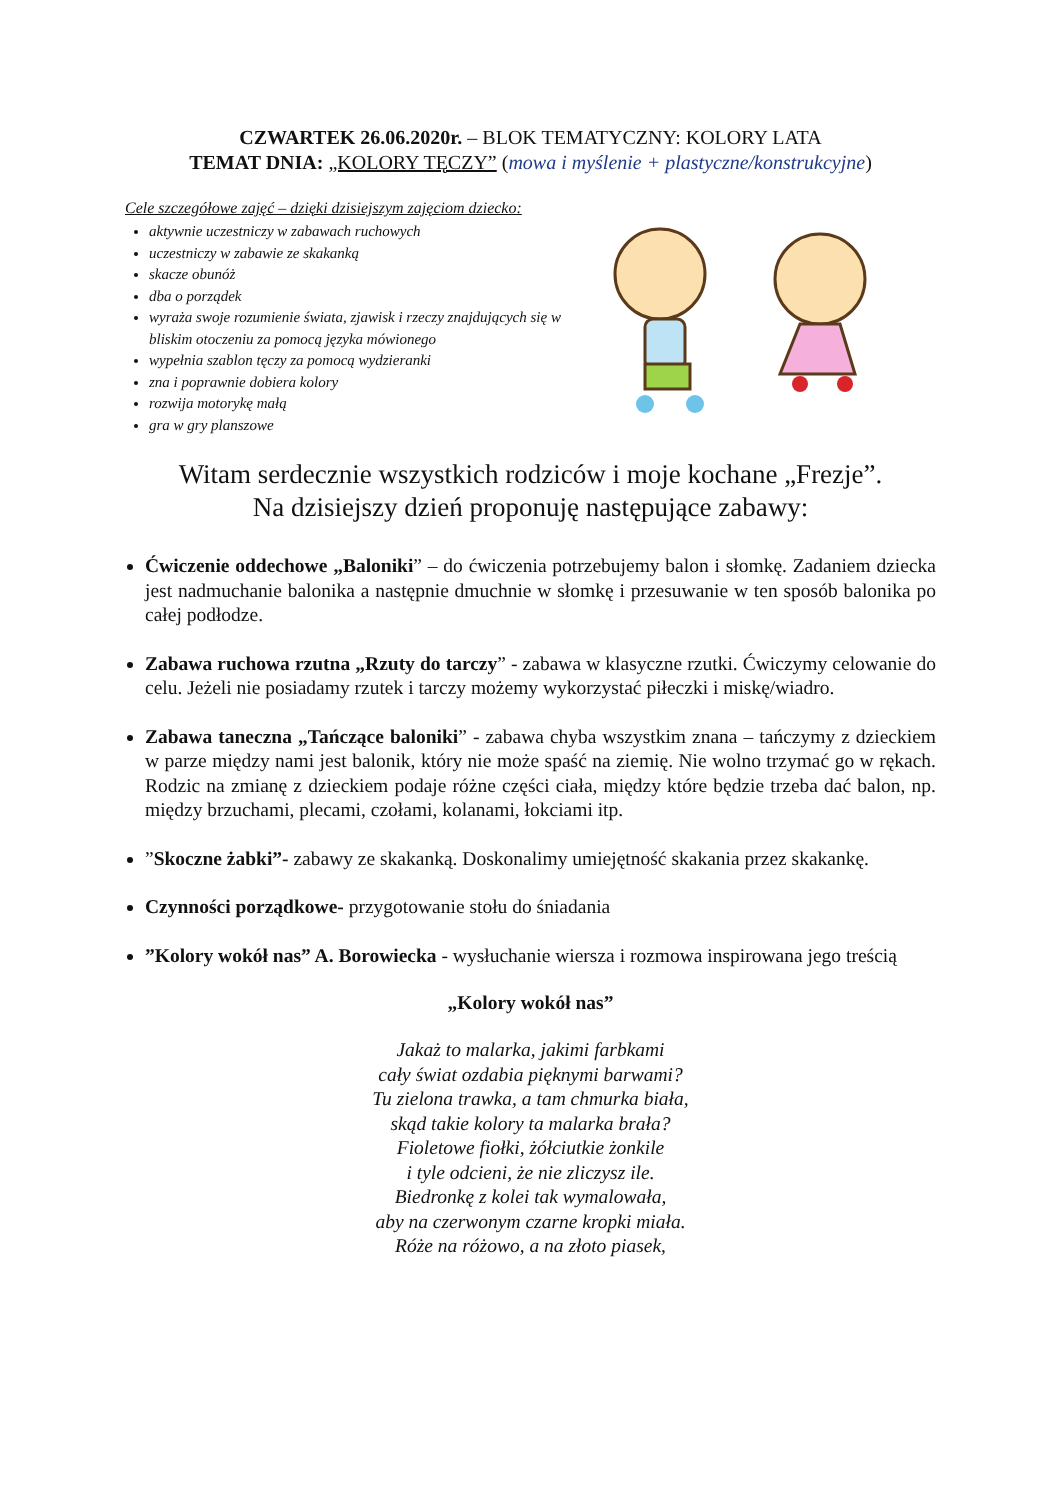CZWARTEK 26.06.2020r. – BLOK TEMATYCZNY: KOLORY LATA
TEMAT DNIA: „KOLORY TĘCZY” (mowa i myślenie + plastyczne/konstrukcyjne)
Cele szczegółowe zajęć – dzięki dzisiejszym zajęciom dziecko:
aktywnie uczestniczy w zabawach ruchowych
uczestniczy w zabawie ze skakanką
skacze obunóż
dba o porządek
wyraża swoje rozumienie świata, zjawisk i rzeczy znajdujących się w bliskim otoczeniu za pomocą języka mówionego
wypełnia szablon tęczy za pomocą wydzieranki
zna i poprawnie dobiera kolory
rozwija motorykę małą
gra w gry planszowe
Witam serdecznie wszystkich rodziców i moje kochane „Frezje”.
Na dzisiejszy dzień proponuję następujące zabawy:
Ćwiczenie oddechowe „Baloniki” – do ćwiczenia potrzebujemy balon i słomkę. Zadaniem dziecka jest nadmuchanie balonika a następnie dmuchnie w słomkę i przesuwanie w ten sposób balonika po całej podłodze.
Zabawa ruchowa rzutna „Rzuty do tarczy” - zabawa w klasyczne rzutki. Ćwiczymy celowanie do celu. Jeżeli nie posiadamy rzutek i tarczy możemy wykorzystać piłeczki i miskę/wiadro.
Zabawa taneczna „Tańczące baloniki” - zabawa chyba wszystkim znana – tańczymy z dzieckiem w parze między nami jest balonik, który nie może spaść na ziemię. Nie wolno trzymać go w rękach. Rodzic na zmianę z dzieckiem podaje różne części ciała, między które będzie trzeba dać balon, np. między brzuchami, plecami, czołami, kolanami, łokciami itp.
”Skoczne żabki”- zabawy ze skakanką. Doskonalimy umiejętność skakania przez skakankę.
Czynności porządkowe- przygotowanie stołu do śniadania
”Kolory wokół nas” A. Borowiecka - wysłuchanie wiersza i rozmowa inspirowana jego treścią
„Kolory wokół nas”
Jakaż to malarka, jakimi farbkami
cały świat ozdabia pięknymi barwami?
Tu zielona trawka, a tam chmurka biała,
skąd takie kolory ta malarka brała?
Fioletowe fiołki, żółciutkie żonkile
i tyle odcieni, że nie zliczysz ile.
Biedronkę z kolei tak wymalowała,
aby na czerwonym czarne kropki miała.
Róże na różowo, a na złoto piasek,